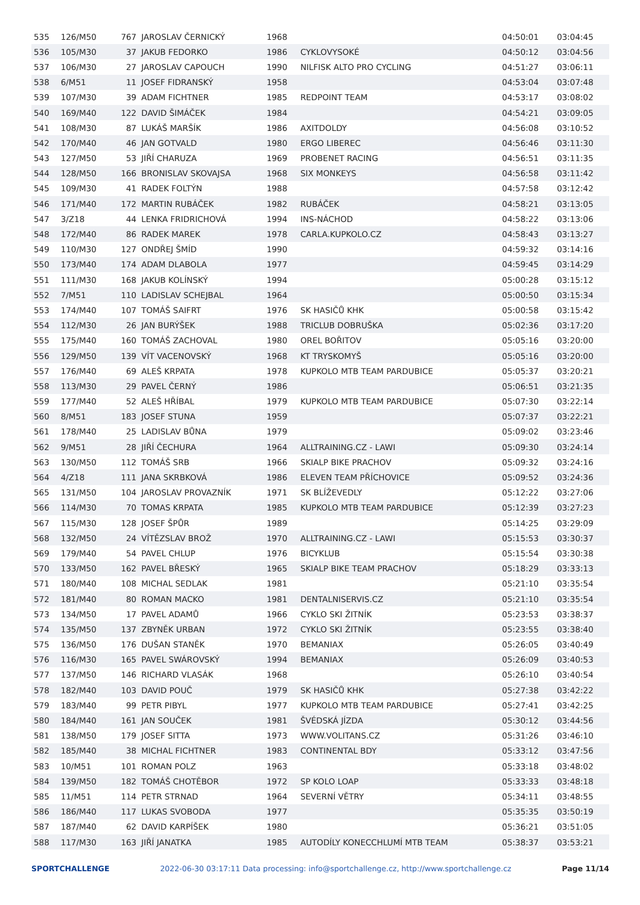| 535 | 126/M50 | 767 | JAROSLAV ČERNICKÝ | 1968 | | 04:50:01 | 03:04:45 |
| 536 | 105/M30 | 37 | JAKUB FEDORKO | 1986 | CYKLOVYSOKÉ | 04:50:12 | 03:04:56 |
| 537 | 106/M30 | 27 | JAROSLAV CAPOUCH | 1990 | NILFISK ALTO PRO CYCLING | 04:51:27 | 03:06:11 |
| 538 | 6/M51 | 11 | JOSEF FIDRANSKÝ | 1958 | | 04:53:04 | 03:07:48 |
| 539 | 107/M30 | 39 | ADAM FICHTNER | 1985 | REDPOINT TEAM | 04:53:17 | 03:08:02 |
| 540 | 169/M40 | 122 | DAVID ŠIMÁČEK | 1984 | | 04:54:21 | 03:09:05 |
| 541 | 108/M30 | 87 | LUKÁŠ MARŠÍK | 1986 | AXITDOLDY | 04:56:08 | 03:10:52 |
| 542 | 170/M40 | 46 | JAN GOTVALD | 1980 | ERGO LIBEREC | 04:56:46 | 03:11:30 |
| 543 | 127/M50 | 53 | JIŘÍ CHARUZA | 1969 | PROBENET RACING | 04:56:51 | 03:11:35 |
| 544 | 128/M50 | 166 | BRONISLAV SKOVAJSA | 1968 | SIX MONKEYS | 04:56:58 | 03:11:42 |
| 545 | 109/M30 | 41 | RADEK FOLTÝN | 1988 | | 04:57:58 | 03:12:42 |
| 546 | 171/M40 | 172 | MARTIN RUBÁČEK | 1982 | RUBÁČEK | 04:58:21 | 03:13:05 |
| 547 | 3/Z18 | 44 | LENKA FRIDRICHOVÁ | 1994 | INS-NÁCHOD | 04:58:22 | 03:13:06 |
| 548 | 172/M40 | 86 | RADEK MAREK | 1978 | CARLA.KUPKOLO.CZ | 04:58:43 | 03:13:27 |
| 549 | 110/M30 | 127 | ONDŘEJ ŠMÍD | 1990 | | 04:59:32 | 03:14:16 |
| 550 | 173/M40 | 174 | ADAM DLABOLA | 1977 | | 04:59:45 | 03:14:29 |
| 551 | 111/M30 | 168 | JAKUB KOLÍNSKÝ | 1994 | | 05:00:28 | 03:15:12 |
| 552 | 7/M51 | 110 | LADISLAV SCHEJBAL | 1964 | | 05:00:50 | 03:15:34 |
| 553 | 174/M40 | 107 | TOMÁŠ SAIFRT | 1976 | SK HASIČŮ KHK | 05:00:58 | 03:15:42 |
| 554 | 112/M30 | 26 | JAN BURÝŠEK | 1988 | TRICLUB DOBRUŠKA | 05:02:36 | 03:17:20 |
| 555 | 175/M40 | 160 | TOMÁŠ ZACHOVAL | 1980 | OREL BOŘITOV | 05:05:16 | 03:20:00 |
| 556 | 129/M50 | 139 | VÍT VACENOVSKÝ | 1968 | KT TRYSKOMYŠ | 05:05:16 | 03:20:00 |
| 557 | 176/M40 | 69 | ALEŠ KRPATA | 1978 | KUPKOLO MTB TEAM PARDUBICE | 05:05:37 | 03:20:21 |
| 558 | 113/M30 | 29 | PAVEL ČERNÝ | 1986 | | 05:06:51 | 03:21:35 |
| 559 | 177/M40 | 52 | ALEŠ HŘÍBAL | 1979 | KUPKOLO MTB TEAM PARDUBICE | 05:07:30 | 03:22:14 |
| 560 | 8/M51 | 183 | JOSEF STUNA | 1959 | | 05:07:37 | 03:22:21 |
| 561 | 178/M40 | 25 | LADISLAV BŮNA | 1979 | | 05:09:02 | 03:23:46 |
| 562 | 9/M51 | 28 | JIŘÍ ČECHURA | 1964 | ALLTRAINING.CZ - LAWI | 05:09:30 | 03:24:14 |
| 563 | 130/M50 | 112 | TOMÁŠ SRB | 1966 | SKIALP BIKE PRACHOV | 05:09:32 | 03:24:16 |
| 564 | 4/Z18 | 111 | JANA SKRBKOVÁ | 1986 | ELEVEN TEAM PŘÍCHOVICE | 05:09:52 | 03:24:36 |
| 565 | 131/M50 | 104 | JAROSLAV PROVAZNÍK | 1971 | SK BLÍŽEVEDLY | 05:12:22 | 03:27:06 |
| 566 | 114/M30 | 70 | TOMAS KRPATA | 1985 | KUPKOLO MTB TEAM PARDUBICE | 05:12:39 | 03:27:23 |
| 567 | 115/M30 | 128 | JOSEF ŠPŮR | 1989 | | 05:14:25 | 03:29:09 |
| 568 | 132/M50 | 24 | VÍTĚZSLAV BROŽ | 1970 | ALLTRAINING.CZ - LAWI | 05:15:53 | 03:30:37 |
| 569 | 179/M40 | 54 | PAVEL CHLUP | 1976 | BICYKLUB | 05:15:54 | 03:30:38 |
| 570 | 133/M50 | 162 | PAVEL BŘESKÝ | 1965 | SKIALP BIKE TEAM PRACHOV | 05:18:29 | 03:33:13 |
| 571 | 180/M40 | 108 | MICHAL SEDLAK | 1981 | | 05:21:10 | 03:35:54 |
| 572 | 181/M40 | 80 | ROMAN MACKO | 1981 | DENTALNISERVIS.CZ | 05:21:10 | 03:35:54 |
| 573 | 134/M50 | 17 | PAVEL ADAMŮ | 1966 | CYKLO SKI ŽITNÍK | 05:23:53 | 03:38:37 |
| 574 | 135/M50 | 137 | ZBYNĚK URBAN | 1972 | CYKLO SKI ŽITNÍK | 05:23:55 | 03:38:40 |
| 575 | 136/M50 | 176 | DUŠAN STANĚK | 1970 | BEMANIAX | 05:26:05 | 03:40:49 |
| 576 | 116/M30 | 165 | PAVEL SWÁROVSKÝ | 1994 | BEMANIAX | 05:26:09 | 03:40:53 |
| 577 | 137/M50 | 146 | RICHARD VLASÁK | 1968 | | 05:26:10 | 03:40:54 |
| 578 | 182/M40 | 103 | DAVID POUČ | 1979 | SK HASIČŮ KHK | 05:27:38 | 03:42:22 |
| 579 | 183/M40 | 99 | PETR PIBYL | 1977 | KUPKOLO MTB TEAM PARDUBICE | 05:27:41 | 03:42:25 |
| 580 | 184/M40 | 161 | JAN SOUČEK | 1981 | ŠVÉDSKÁ JÍZDA | 05:30:12 | 03:44:56 |
| 581 | 138/M50 | 179 | JOSEF SITTA | 1973 | WWW.VOLITANS.CZ | 05:31:26 | 03:46:10 |
| 582 | 185/M40 | 38 | MICHAL FICHTNER | 1983 | CONTINENTAL BDY | 05:33:12 | 03:47:56 |
| 583 | 10/M51 | 101 | ROMAN POLZ | 1963 | | 05:33:18 | 03:48:02 |
| 584 | 139/M50 | 182 | TOMÁŠ CHOTĚBOR | 1972 | SP KOLO LOAP | 05:33:33 | 03:48:18 |
| 585 | 11/M51 | 114 | PETR STRNAD | 1964 | SEVERNÍ VĚTRY | 05:34:11 | 03:48:55 |
| 586 | 186/M40 | 117 | LUKAS SVOBODA | 1977 | | 05:35:35 | 03:50:19 |
| 587 | 187/M40 | 62 | DAVID KARPÍŠEK | 1980 | | 05:36:21 | 03:51:05 |
| 588 | 117/M30 | 163 | JIŘÍ JANATKA | 1985 | AUTODÍLY KONECCHLUMÍ MTB TEAM | 05:38:37 | 03:53:21 |
SPORTCHALLENGE 2022-06-30 03:17:11 Data processing: info@sportchallenge.cz, http://www.sportchallenge.cz Page 11/14